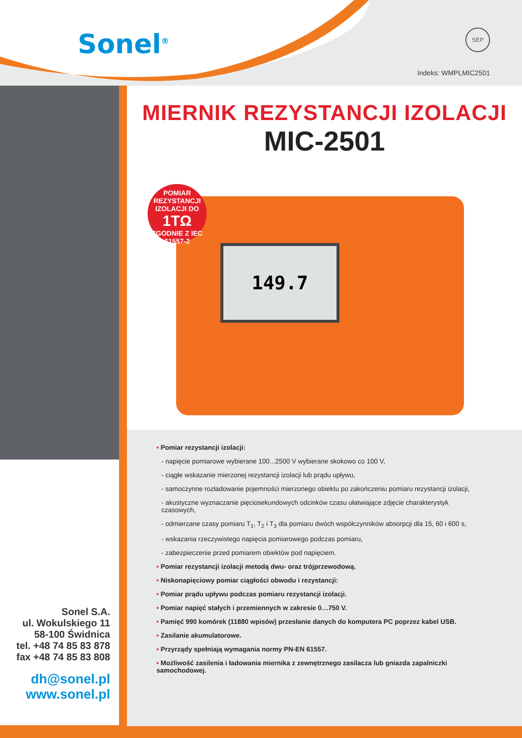Sonel<sup>®</sup> SEP
Indeks: WMPLMIC2501
Sonel S.A.
ul. Wokulskiego 11
58-100 Świdnica
tel. +48 74 85 83 878
fax +48 74 85 83 808
dh@sonel.pl
www.sonel.pl
MIERNIK REZYSTANCJI IZOLACJI
MIC-2501
149.7
POMIAR REZYSTANCJI IZOLACJI DO
1TΩ
ZGODNIE Z IEC 61557-2
• Pomiar rezystancji izolacji:
- napięcie pomiarowe wybierane 100...2500 V wybierane skokowo co 100 V,
- ciągłe wskazanie mierzonej rezystancji izolacji lub prądu upływu,
- samoczynne rozładowanie pojemności mierzonego obiektu po zakończeniu pomiaru rezystancji izolacji,
- akustyczne wyznaczanie pięciosekundowych odcinków czasu ułatwiające zdjęcie charakterystyk czasowych,
- odmierzane czasy pomiaru T<sub>1</sub>, T<sub>2</sub> i T<sub>3</sub> dla pomiaru dwóch współczynników absorpcji dla 15, 60 i 600 s,
- wskazania rzeczywistego napięcia pomiarowego podczas pomiaru,
- zabezpieczenie przed pomiarem obiektów pod napięciem.
• Pomiar rezystancji izolacji metodą dwu- oraz trójprzewodową.
• Niskonapięciowy pomiar ciągłości obwodu i rezystancji:
• Pomiar prądu upływu podczas pomiaru rezystancji izolacji.
• Pomiar napięć stałych i przemiennych w zakresie 0…750 V.
• Pamięć 990 komórek (11880 wpisów) przesłanie danych do komputera PC poprzez kabel USB.
• Zasilanie akumulatorowe.
• Przyrządy spełniają wymagania normy PN-EN 61557.
• Możliwość zasilenia i ładowania miernika z zewnętrznego zasilacza lub gniazda zapalniczki samochodowej.